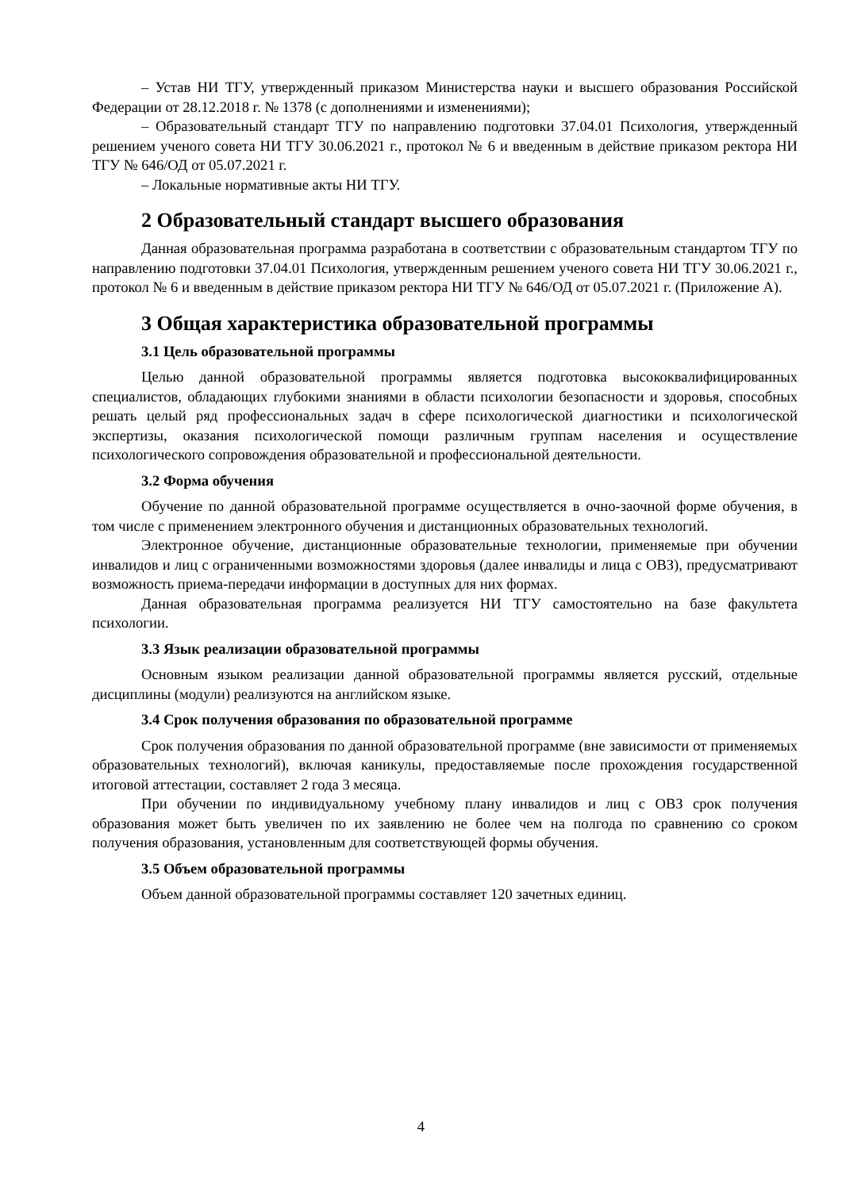– Устав НИ ТГУ, утвержденный приказом Министерства науки и высшего образования Российской Федерации от 28.12.2018 г. № 1378 (с дополнениями и изменениями);
– Образовательный стандарт ТГУ по направлению подготовки 37.04.01 Психология, утвержденный решением ученого совета НИ ТГУ 30.06.2021 г., протокол № 6 и введенным в действие приказом ректора НИ ТГУ № 646/ОД от 05.07.2021 г.
– Локальные нормативные акты НИ ТГУ.
2 Образовательный стандарт высшего образования
Данная образовательная программа разработана в соответствии с образовательным стандартом ТГУ по направлению подготовки 37.04.01 Психология, утвержденным решением ученого совета НИ ТГУ 30.06.2021 г., протокол № 6 и введенным в действие приказом ректора НИ ТГУ № 646/ОД от 05.07.2021 г. (Приложение А).
3 Общая характеристика образовательной программы
3.1 Цель образовательной программы
Целью данной образовательной программы является подготовка высококвалифицированных специалистов, обладающих глубокими знаниями в области психологии безопасности и здоровья, способных решать целый ряд профессиональных задач в сфере психологической диагностики и психологической экспертизы, оказания психологической помощи различным группам населения и осуществление психологического сопровождения образовательной и профессиональной деятельности.
3.2 Форма обучения
Обучение по данной образовательной программе осуществляется в очно-заочной форме обучения, в том числе с применением электронного обучения и дистанционных образовательных технологий.
Электронное обучение, дистанционные образовательные технологии, применяемые при обучении инвалидов и лиц с ограниченными возможностями здоровья (далее инвалиды и лица с ОВЗ), предусматривают возможность приема-передачи информации в доступных для них формах.
Данная образовательная программа реализуется НИ ТГУ самостоятельно на базе факультета психологии.
3.3 Язык реализации образовательной программы
Основным языком реализации данной образовательной программы является русский, отдельные дисциплины (модули) реализуются на английском языке.
3.4 Срок получения образования по образовательной программе
Срок получения образования по данной образовательной программе (вне зависимости от применяемых образовательных технологий), включая каникулы, предоставляемые после прохождения государственной итоговой аттестации, составляет 2 года 3 месяца.
При обучении по индивидуальному учебному плану инвалидов и лиц с ОВЗ срок получения образования может быть увеличен по их заявлению не более чем на полгода по сравнению со сроком получения образования, установленным для соответствующей формы обучения.
3.5 Объем образовательной программы
Объем данной образовательной программы составляет 120 зачетных единиц.
4